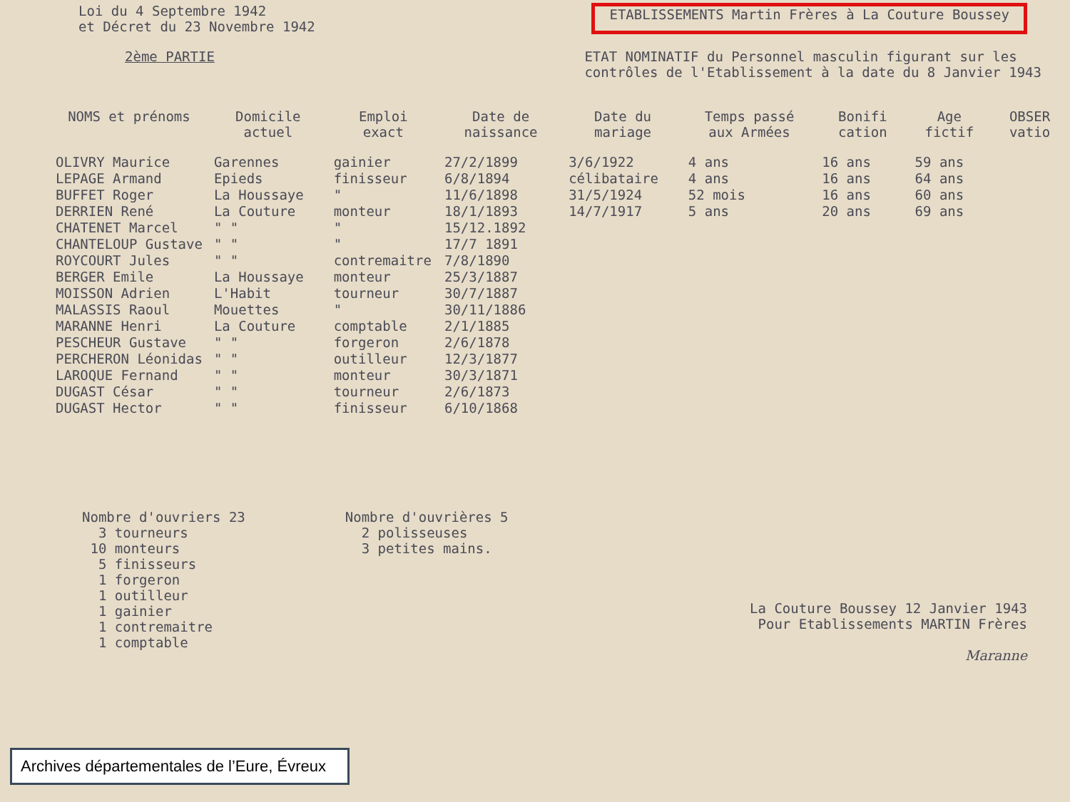Loi du 4 Septembre 1942
et Décret du 23 Novembre 1942
ETABLISSEMENTS Martin Frères à La Couture Boussey
2ème PARTIE ETAT NOMINATIF du Personnel masculin figurant sur les
contrôles de l'Etablissement à la date du 8 Janvier 1943
| NOMS et prénoms | Domicile actuel | Emploi exact | Date de naissance | Date du mariage | Temps passé aux Armées | Bonifi cation | Age fictif | OBSER vatio |
| --- | --- | --- | --- | --- | --- | --- | --- | --- |
| OLIVRY Maurice | Garennes | gainier | 27/2/1899 | 3/6/1922 | 4 ans | 16 ans | 59 ans | |
| LEPAGE Armand | Epieds | finisseur | 6/8/1894 | célibataire | 4 ans | 16 ans | 64 ans | |
| BUFFET Roger | La Houssaye | " | 11/6/1898 | 31/5/1924 | 52 mois | 16 ans | 60 ans | |
| DERRIEN René | La Couture | monteur | 18/1/1893 | 14/7/1917 | 5 ans | 20 ans | 69 ans | |
| CHATENET Marcel | " " | " | 15/12.1892 | | | | | |
| CHANTELOUP Gustave | " " | " | 17/7 1891 | | | | | |
| ROYCOURT Jules | " " | contremaitre | 7/8/1890 | | | | | |
| BERGER Emile | La Houssaye | monteur | 25/3/1887 | | | | | |
| MOISSON Adrien | L'Habit | tourneur | 30/7/1887 | | | | | |
| MALASSIS Raoul | Mouettes | " | 30/11/1886 | | | | | |
| MARANNE Henri | La Couture | comptable | 2/1/1885 | | | | | |
| PESCHEUR Gustave | " " | forgeron | 2/6/1878 | | | | | |
| PERCHERON Léonidas | " " | outilleur | 12/3/1877 | | | | | |
| LAROQUE Fernand | " " | monteur | 30/3/1871 | | | | | |
| DUGAST César | " " | tourneur | 2/6/1873 | | | | | |
| DUGAST Hector | " " | finisseur | 6/10/1868 | | | | | |
Nombre d'ouvriers 23
3 tourneurs
10 monteurs
5 finisseurs
1 forgeron
1 outilleur
1 gainier
1 contremaitre
1 comptable
Nombre d'ouvrières 5
2 polisseuses
3 petites mains.
La Couture Boussey 12 Janvier 1943
Pour Etablissements MARTIN Frères
Maranne
Archives départementales de l’Eure, Évreux